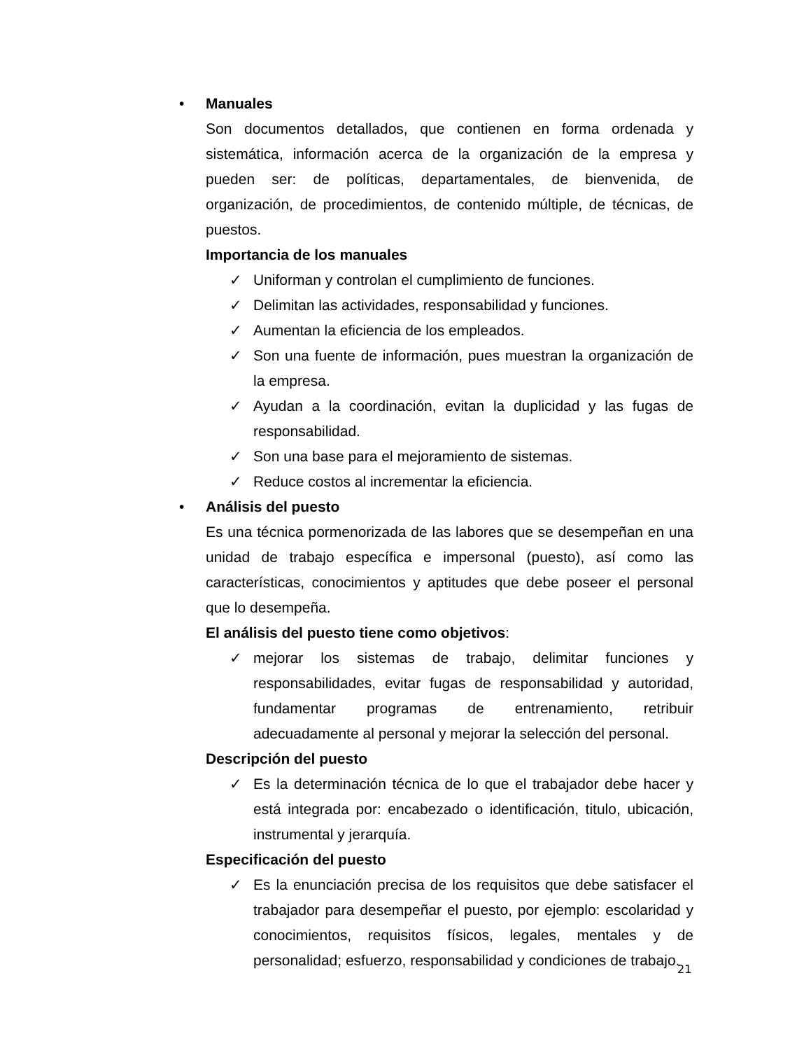• Manuales
Son documentos detallados, que contienen en forma ordenada y sistemática, información acerca de la organización de la empresa y pueden ser: de políticas, departamentales, de bienvenida, de organización, de procedimientos, de contenido múltiple, de técnicas, de puestos.
Importancia de los manuales
✓ Uniforman y controlan el cumplimiento de funciones.
✓ Delimitan las actividades, responsabilidad y funciones.
✓ Aumentan la eficiencia de los empleados.
✓ Son una fuente de información, pues muestran la organización de la empresa.
✓ Ayudan a la coordinación, evitan la duplicidad y las fugas de responsabilidad.
✓ Son una base para el mejoramiento de sistemas.
✓ Reduce costos al incrementar la eficiencia.
• Análisis del puesto
Es una técnica pormenorizada de las labores que se desempeñan en una unidad de trabajo específica e impersonal (puesto), así como las características, conocimientos y aptitudes que debe poseer el personal que lo desempeña.
El análisis del puesto tiene como objetivos:
✓ mejorar los sistemas de trabajo, delimitar funciones y responsabilidades, evitar fugas de responsabilidad y autoridad, fundamentar programas de entrenamiento, retribuir adecuadamente al personal y mejorar la selección del personal.
Descripción del puesto
✓ Es la determinación técnica de lo que el trabajador debe hacer y está integrada por: encabezado o identificación, titulo, ubicación, instrumental y jerarquía.
Especificación del puesto
✓ Es la enunciación precisa de los requisitos que debe satisfacer el trabajador para desempeñar el puesto, por ejemplo: escolaridad y conocimientos, requisitos físicos, legales, mentales y de personalidad; esfuerzo, responsabilidad y condiciones de trabajo.
21